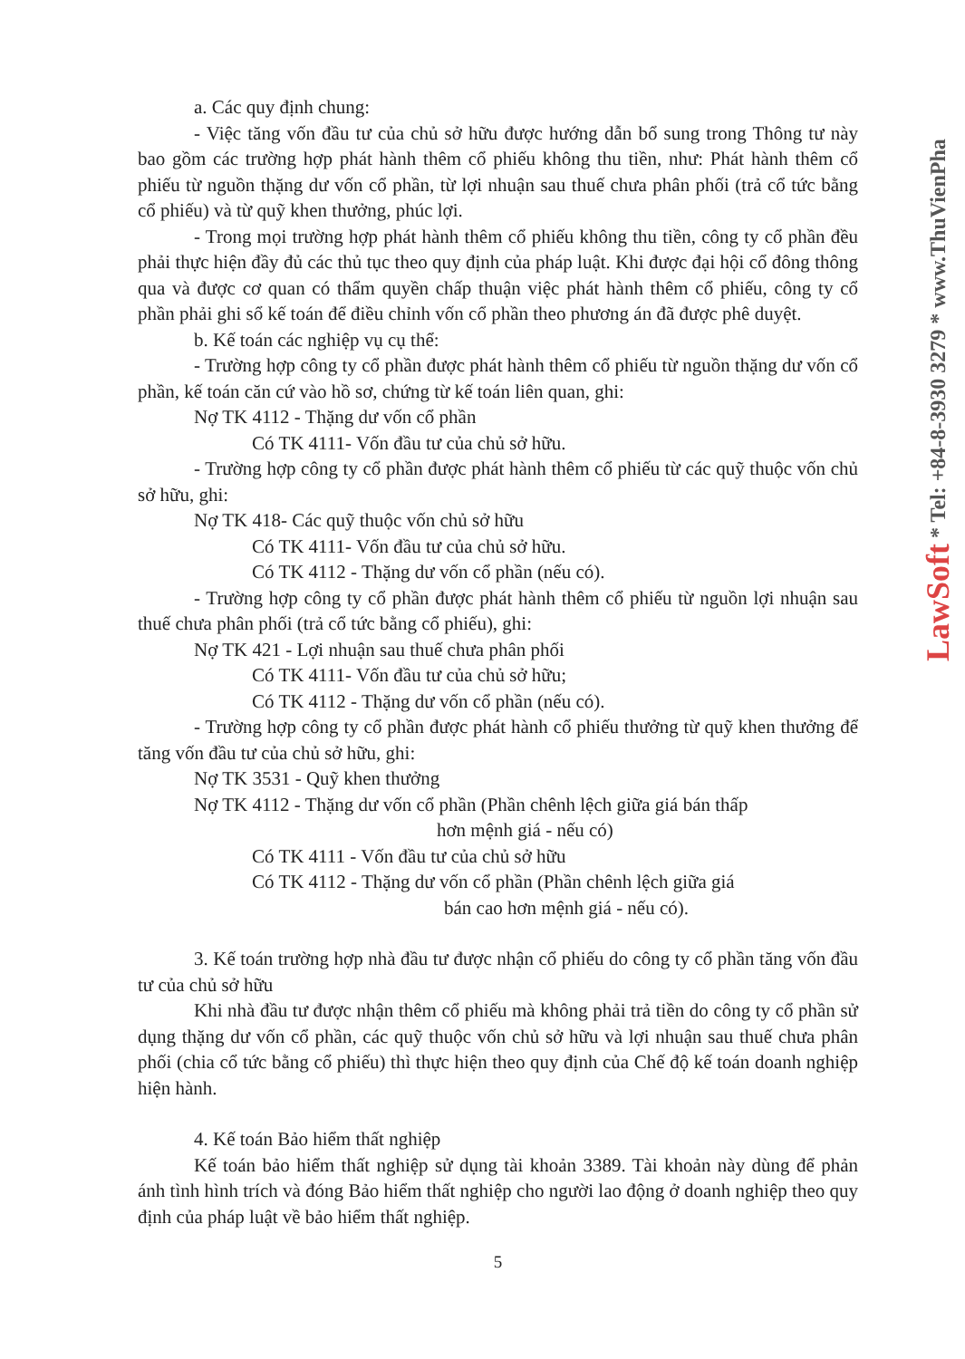a. Các quy định chung:
- Việc tăng vốn đầu tư của chủ sở hữu được hướng dẫn bổ sung trong Thông tư này bao gồm các trường hợp phát hành thêm cổ phiếu không thu tiền, như: Phát hành thêm cổ phiếu từ nguồn thặng dư vốn cổ phần, từ lợi nhuận sau thuế chưa phân phối (trả cổ tức bằng cổ phiếu) và từ quỹ khen thưởng, phúc lợi.
- Trong mọi trường hợp phát hành thêm cổ phiếu không thu tiền, công ty cổ phần đều phải thực hiện đầy đủ các thủ tục theo quy định của pháp luật. Khi được đại hội cổ đông thông qua và được cơ quan có thẩm quyền chấp thuận việc phát hành thêm cổ phiếu, công ty cổ phần phải ghi sổ kế toán để điều chỉnh vốn cổ phần theo phương án đã được phê duyệt.
b. Kế toán các nghiệp vụ cụ thể:
- Trường hợp công ty cổ phần được phát hành thêm cổ phiếu từ nguồn thặng dư vốn cổ phần, kế toán căn cứ vào hồ sơ, chứng từ kế toán liên quan, ghi:
Nợ TK 4112 - Thặng dư vốn cổ phần
Có TK 4111- Vốn đầu tư của chủ sở hữu.
- Trường hợp công ty cổ phần được phát hành thêm cổ phiếu từ các quỹ thuộc vốn chủ sở hữu, ghi:
Nợ TK 418- Các quỹ thuộc vốn chủ sở hữu
Có TK 4111- Vốn đầu tư của chủ sở hữu.
Có TK 4112 - Thặng dư vốn cổ phần (nếu có).
- Trường hợp công ty cổ phần được phát hành thêm cổ phiếu từ nguồn lợi nhuận sau thuế chưa phân phối (trả cổ tức bằng cổ phiếu), ghi:
Nợ TK 421 - Lợi nhuận sau thuế chưa phân phối
Có TK 4111- Vốn đầu tư của chủ sở hữu;
Có TK 4112 - Thặng dư vốn cổ phần (nếu có).
- Trường hợp công ty cổ phần được phát hành cổ phiếu thưởng từ quỹ khen thưởng để tăng vốn đầu tư của chủ sở hữu, ghi:
Nợ TK 3531 - Quỹ khen thưởng
Nợ TK 4112 - Thặng dư vốn cổ phần (Phần chênh lệch giữa giá bán thấp
hơn mệnh giá - nếu có)
Có TK 4111 - Vốn đầu tư của chủ sở hữu
Có TK 4112 - Thặng dư vốn cổ phần (Phần chênh lệch giữa giá
bán cao hơn mệnh giá - nếu có).
3. Kế toán trường hợp nhà đầu tư được nhận cổ phiếu do công ty cổ phần tăng vốn đầu tư của chủ sở hữu
Khi nhà đầu tư được nhận thêm cổ phiếu mà không phải trả tiền do công ty cổ phần sử dụng thặng dư vốn cổ phần, các quỹ thuộc vốn chủ sở hữu và lợi nhuận sau thuế chưa phân phối (chia cổ tức bằng cổ phiếu) thì thực hiện theo quy định của Chế độ kế toán doanh nghiệp hiện hành.
4. Kế toán Bảo hiểm thất nghiệp
Kế toán bảo hiểm thất nghiệp sử dụng tài khoản 3389. Tài khoản này dùng để phản ánh tình hình trích và đóng Bảo hiểm thất nghiệp cho người lao động ở doanh nghiệp theo quy định của pháp luật về bảo hiểm thất nghiệp.
5
LawSoft * Tel: +84-8-3930 3279 * www.ThuVienPha